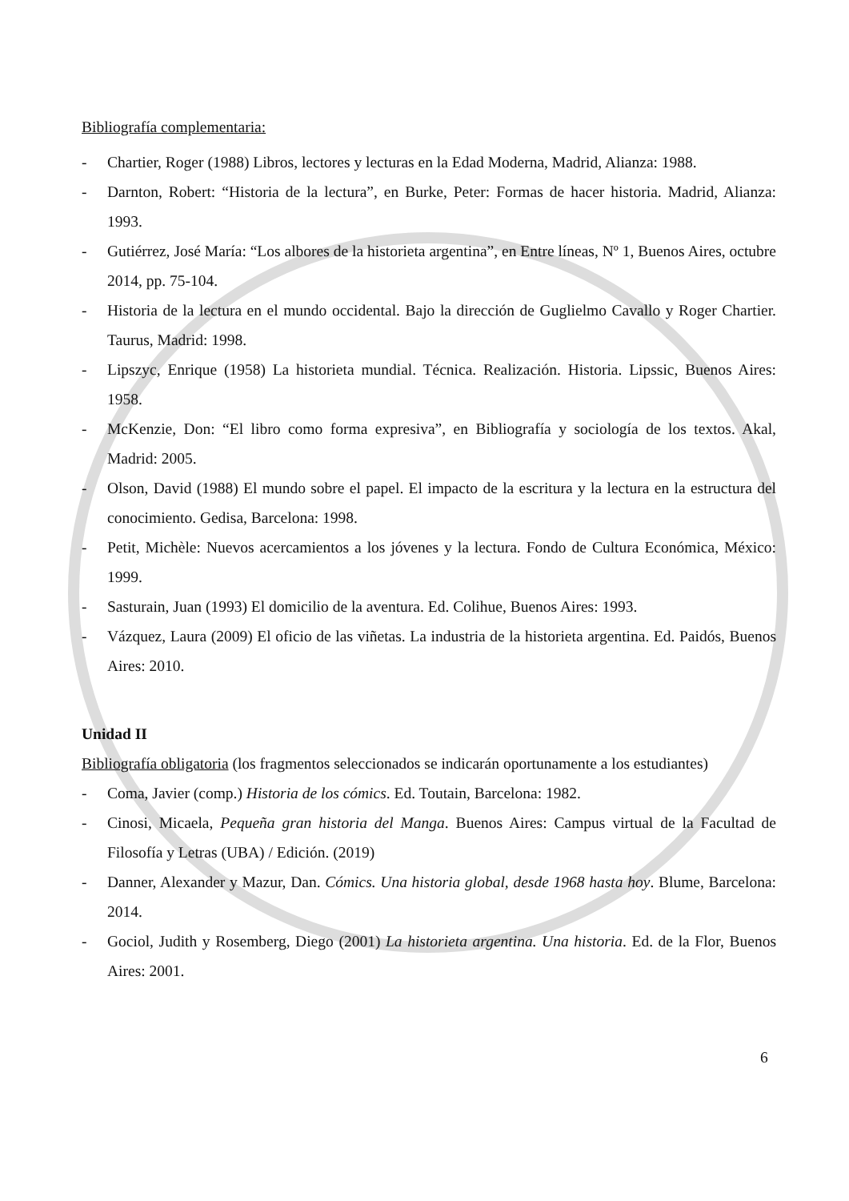Bibliografía complementaria:
- Chartier, Roger (1988) Libros, lectores y lecturas en la Edad Moderna, Madrid, Alianza: 1988.
- Darnton, Robert: “Historia de la lectura”, en Burke, Peter: Formas de hacer historia. Madrid, Alianza: 1993.
- Gutiérrez, José María: “Los albores de la historieta argentina”, en Entre líneas, Nº 1, Buenos Aires, octubre 2014, pp. 75-104.
- Historia de la lectura en el mundo occidental. Bajo la dirección de Guglielmo Cavallo y Roger Chartier. Taurus, Madrid: 1998.
- Lipszyc, Enrique (1958) La historieta mundial. Técnica. Realización. Historia. Lipssic, Buenos Aires: 1958.
- McKenzie, Don: “El libro como forma expresiva”, en Bibliografía y sociología de los textos. Akal, Madrid: 2005.
- Olson, David (1988) El mundo sobre el papel. El impacto de la escritura y la lectura en la estructura del conocimiento. Gedisa, Barcelona: 1998.
- Petit, Michèle: Nuevos acercamientos a los jóvenes y la lectura. Fondo de Cultura Económica, México: 1999.
- Sasturain, Juan (1993) El domicilio de la aventura. Ed. Colihue, Buenos Aires: 1993.
- Vázquez, Laura (2009) El oficio de las viñetas. La industria de la historieta argentina. Ed. Paidós, Buenos Aires: 2010.
Unidad II
Bibliografía obligatoria (los fragmentos seleccionados se indicarán oportunamente a los estudiantes)
- Coma, Javier (comp.) Historia de los cómics. Ed. Toutain, Barcelona: 1982.
- Cinosi, Micaela, Pequeña gran historia del Manga. Buenos Aires: Campus virtual de la Facultad de Filosofía y Letras (UBA) / Edición. (2019)
- Danner, Alexander y Mazur, Dan. Cómics. Una historia global, desde 1968 hasta hoy. Blume, Barcelona: 2014.
- Gociol, Judith y Rosemberg, Diego (2001) La historieta argentina. Una historia. Ed. de la Flor, Buenos Aires: 2001.
6